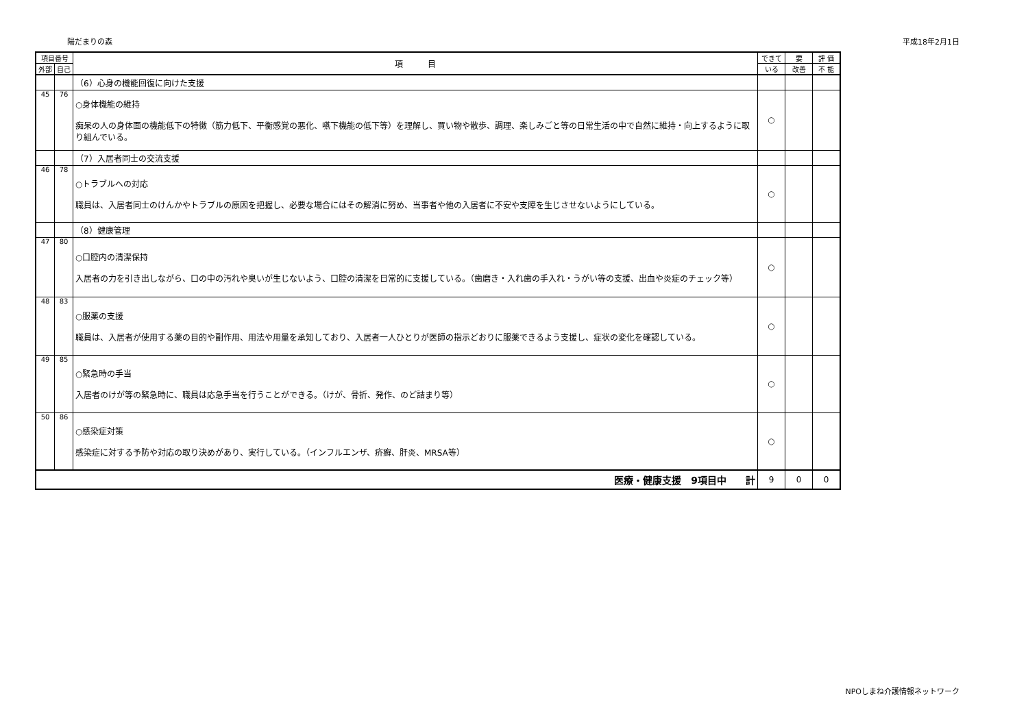陽だまりの森 平成18年2月1日
| 項目番号 | | 項 目 | できて | 要 | 評 価 |
| --- | --- | --- | --- | --- | --- |
| 外部 | 自己 | | いる | 改善 | 不 能 |
| | | （6）心身の機能回復に向けた支援 | | | |
| 45 | 76 | ○身体機能の維持 痴呆の人の身体面の機能低下の特徴（筋力低下、平衡感覚の悪化、嚥下機能の低下等）を理解し、買い物や散歩、調理、楽しみごと等の日常生活の中で自然に維持・向上するように取り組んでいる。 | ○ | | |
| | | （7）入居者同士の交流支援 | | | |
| 46 | 78 | ○トラブルへの対応 職員は、入居者同士のけんかやトラブルの原因を把握し、必要な場合にはその解消に努め、当事者や他の入居者に不安や支障を生じさせないようにしている。 | ○ | | |
| | | （8）健康管理 | | | |
| 47 | 80 | ○口腔内の清潔保持 入居者の力を引き出しながら、口の中の汚れや臭いが生じないよう、口腔の清潔を日常的に支援している。（歯磨き・入れ歯の手入れ・うがい等の支援、出血や炎症のチェック等） | ○ | | |
| 48 | 83 | ○服薬の支援 職員は、入居者が使用する薬の目的や副作用、用法や用量を承知しており、入居者一人ひとりが医師の指示どおりに服薬できるよう支援し、症状の変化を確認している。 | ○ | | |
| 49 | 85 | ○緊急時の手当 入居者のけが等の緊急時に、職員は応急手当を行うことができる。（けが、骨折、発作、のど詰まり等） | ○ | | |
| 50 | 86 | ○感染症対策 感染症に対する予防や対応の取り決めがあり、実行している。（インフルエンザ、疥癬、肝炎、MRSA等） | ○ | | |
| 医療・健康支援 9項目中 計 | | | 9 | 0 | 0 |
NPOしまね介護情報ネットワーク